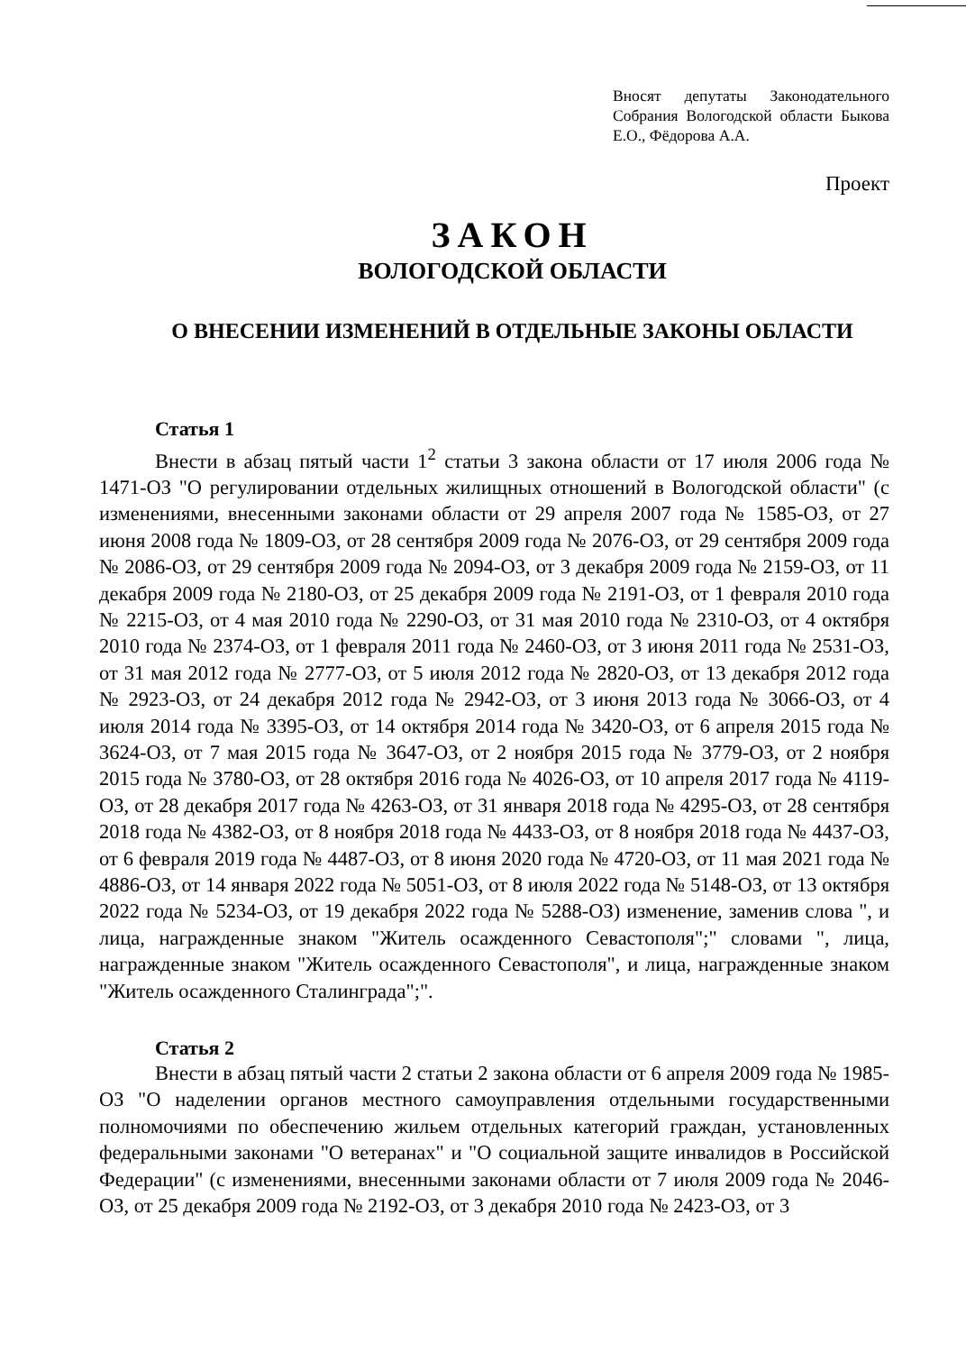Вносят депутаты Законодательного Собрания Вологодской области Быкова Е.О., Фёдорова А.А.
Проект
ЗАКОН
ВОЛОГОДСКОЙ ОБЛАСТИ
О ВНЕСЕНИИ ИЗМЕНЕНИЙ В ОТДЕЛЬНЫЕ ЗАКОНЫ ОБЛАСТИ
Статья 1
Внести в абзац пятый части 1<sup>2</sup> статьи 3 закона области от 17 июля 2006 года № 1471-ОЗ "О регулировании отдельных жилищных отношений в Вологодской области" (с изменениями, внесенными законами области от 29 апреля 2007 года № 1585-ОЗ, от 27 июня 2008 года № 1809-ОЗ, от 28 сентября 2009 года № 2076-ОЗ, от 29 сентября 2009 года № 2086-ОЗ, от 29 сентября 2009 года № 2094-ОЗ, от 3 декабря 2009 года № 2159-ОЗ, от 11 декабря 2009 года № 2180-ОЗ, от 25 декабря 2009 года № 2191-ОЗ, от 1 февраля 2010 года № 2215-ОЗ, от 4 мая 2010 года № 2290-ОЗ, от 31 мая 2010 года № 2310-ОЗ, от 4 октября 2010 года № 2374-ОЗ, от 1 февраля 2011 года № 2460-ОЗ, от 3 июня 2011 года № 2531-ОЗ, от 31 мая 2012 года № 2777-ОЗ, от 5 июля 2012 года № 2820-ОЗ, от 13 декабря 2012 года № 2923-ОЗ, от 24 декабря 2012 года № 2942-ОЗ, от 3 июня 2013 года № 3066-ОЗ, от 4 июля 2014 года № 3395-ОЗ, от 14 октября 2014 года № 3420-ОЗ, от 6 апреля 2015 года № 3624-ОЗ, от 7 мая 2015 года № 3647-ОЗ, от 2 ноября 2015 года № 3779-ОЗ, от 2 ноября 2015 года № 3780-ОЗ, от 28 октября 2016 года № 4026-ОЗ, от 10 апреля 2017 года № 4119-ОЗ, от 28 декабря 2017 года № 4263-ОЗ, от 31 января 2018 года № 4295-ОЗ, от 28 сентября 2018 года № 4382-ОЗ, от 8 ноября 2018 года № 4433-ОЗ, от 8 ноября 2018 года № 4437-ОЗ, от 6 февраля 2019 года № 4487-ОЗ, от 8 июня 2020 года № 4720-ОЗ, от 11 мая 2021 года № 4886-ОЗ, от 14 января 2022 года № 5051-ОЗ, от 8 июля 2022 года № 5148-ОЗ, от 13 октября 2022 года № 5234-ОЗ, от 19 декабря 2022 года № 5288-ОЗ) изменение, заменив слова ", и лица, награжденные знаком "Житель осажденного Севастополя";" словами ", лица, награжденные знаком "Житель осажденного Севастополя", и лица, награжденные знаком "Житель осажденного Сталинграда";".
Статья 2
Внести в абзац пятый части 2 статьи 2 закона области от 6 апреля 2009 года № 1985-ОЗ "О наделении органов местного самоуправления отдельными государственными полномочиями по обеспечению жильем отдельных категорий граждан, установленных федеральными законами "О ветеранах" и "О социальной защите инвалидов в Российской Федерации" (с изменениями, внесенными законами области от 7 июля 2009 года № 2046-ОЗ, от 25 декабря 2009 года № 2192-ОЗ, от 3 декабря 2010 года № 2423-ОЗ, от 3